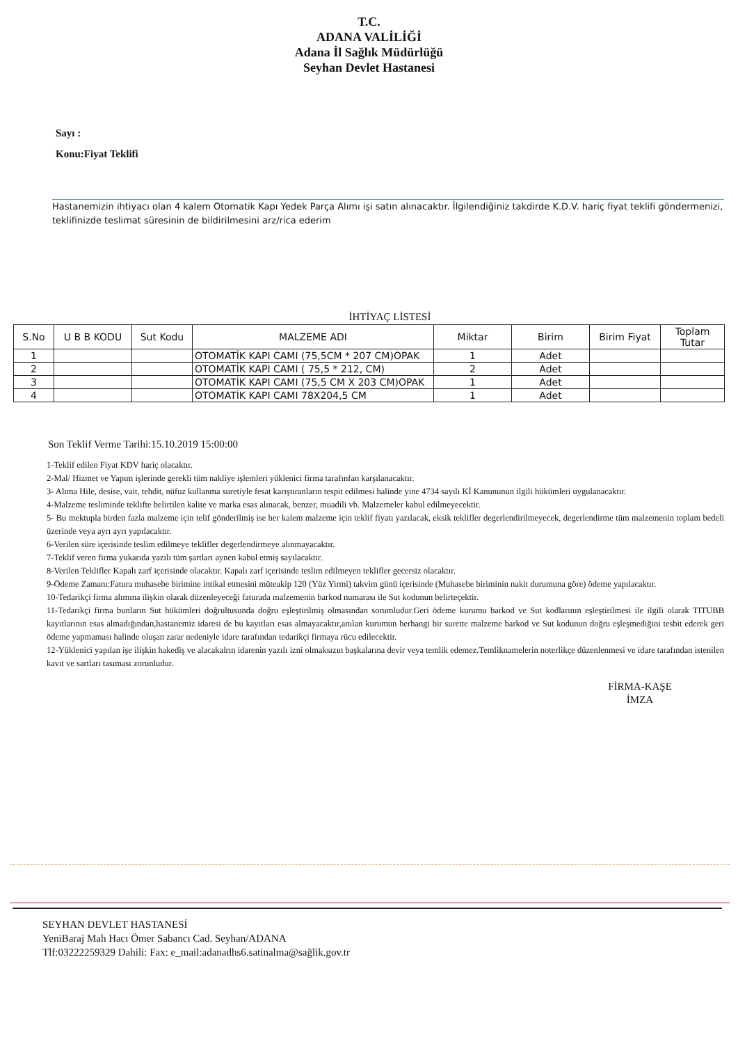T.C.
ADANA VALİLİĞİ
Adana İl Sağlık Müdürlüğü
Seyhan Devlet Hastanesi
Sayı :
Konu:Fiyat Teklifi
Hastanemizin ihtiyacı olan 4 kalem Otomatik Kapı Yedek Parça Alımı işi satın alınacaktır. İlgilendiğiniz takdirde K.D.V. hariç fiyat teklifi göndermenizi, teklifinizde teslimat süresinin de bildirilmesini arz/rica ederim
İHTİYAÇ LİSTESİ
| S.No | U B B KODU | Sut Kodu | MALZEME ADI | Miktar | Birim | Birim Fiyat | Toplam Tutar |
| --- | --- | --- | --- | --- | --- | --- | --- |
| 1 | | | OTOMATİK KAPI CAMI (75,5CM * 207 CM)OPAK | 1 | Adet | | |
| 2 | | | OTOMATİK KAPI CAMI ( 75,5 * 212, CM) | 2 | Adet | | |
| 3 | | | OTOMATİK KAPI CAMI (75,5 CM X 203 CM)OPAK | 1 | Adet | | |
| 4 | | | OTOMATİK KAPI CAMI 78X204,5 CM | 1 | Adet | | |
Son Teklif Verme Tarihi:15.10.2019 15:00:00
1-Teklif edilen Fiyat KDV hariç olacaktır.
2-Mal/ Hizmet ve Yapım işlerinde gerekli tüm nakliye işlemleri yüklenici firma tarafınfan karşılanacaktır.
3- Alıma Hile, desise, vait, tehdit, nüfuz kullanma suretiyle fesat karıştıranların tespit edilmesi halinde yine 4734 sayılı Kİ Kanununun ilgili hükümleri uygulanacaktır.
4-Malzeme tesliminde teklifte belirtilen kalite ve marka esas alınacak, benzer, muadili vb. Malzemeler kabul edilmeyecektir.
5- Bu mektupla birden fazla malzeme için telif gönderilmiş ise her kalem malzeme için teklif fiyatı yazılacak, eksik teklifler degerlendirilmeyecek, degerlendirme tüm malzemenin toplam bedeli üzerinde veya ayrı ayrı yapılacaktır.
6-Verilen süre içerisinde teslim edilmeye teklifler degerlendirmeye alınmayacaktır.
7-Teklif veren firma yukarıda yazılı tüm şartları aynen kabul etmiş sayılacaktır.
8-Verilen Teklifler Kapalı zarf içerisinde olacaktır. Kapalı zarf içerisinde teslim edilmeyen teklifler gecersiz olacaktır.
9-Ödeme Zamanı:Fatura muhasebe birimine intikal etmesini müteakip 120 (Yüz Yirmi) takvim günü içerisinde (Muhasebe biriminin nakit durumuna göre) ödeme yapılacaktır.
10-Tedarikçi firma alımına ilişkin olarak düzenleyeceği faturada malzemenin barkod numarası ile Sut kodunun belirteçektir.
11-Tedarikçi firma bunların Sut hükümleri doğrultusunda doğru eşleştirilmiş olmasından sorumludur.Geri ödeme kurumu barkod ve Sut kodlarının eşleştirilmesi ile ilgili olarak TITUBB kayıtlarının esas almadığından,hastanemiz idaresi de bu kayıtları esas almayacaktır,anılan kurumun herhangi bir surette malzeme barkod ve Sut kodunun doğru eşleşmediğini tesbit ederek geri ödeme yapmaması halinde oluşan zarar nedeniyle idare tarafından tedarikçi firmaya rücu edilecektir.
12-Yüklenici yapılan işe ilişkin hakediş ve alacakalrın idarenin yazılı izni olmaksızın başkalarına devir veya temlik edemez.Temliknamelerin noterlikçe düzenlenmesi ve idare tarafından istenilen kavıt ve sartları tasıması zorunludur.
FİRMA-KAŞE
İMZA
SEYHAN DEVLET HASTANESİ
YeniBaraj Mah Hacı Ömer Sabancı Cad. Seyhan/ADANA
Tlf:03222259329 Dahili: Fax: e_mail:adanadhs6.satinalma@sağlik.gov.tr